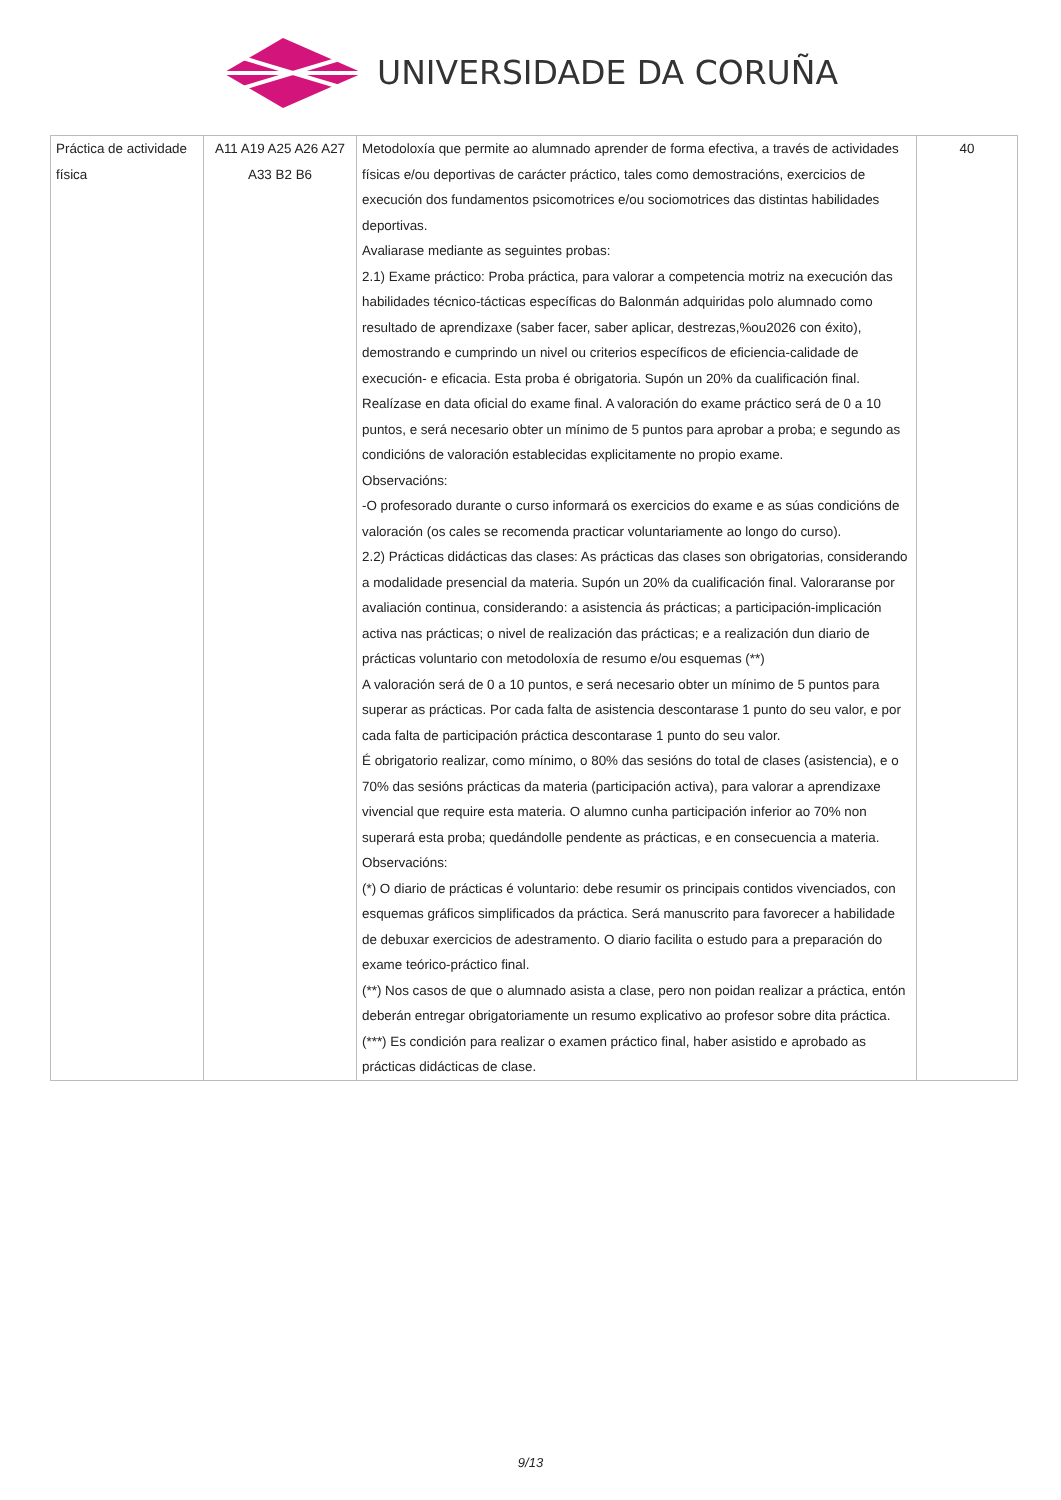UNIVERSIDADE DA CORUÑA
| Práctica de actividade física | A11 A19 A25 A26 A27 A33 B2 B6 | Metodoloxía que permite ao alumnado aprender de forma efectiva, a través de actividades físicas e/ou deportivas de carácter práctico, tales como demostracións, exercicios de execución dos fundamentos psicomotrices e/ou sociomotrices das distintas habilidades deportivas. Avaliarase mediante as seguintes probas: 2.1) Exame práctico: Proba práctica, para valorar a competencia motriz na execución das habilidades técnico-tácticas específicas do Balonmán adquiridas polo alumnado como resultado de aprendizaxe (saber facer, saber aplicar, destrezas,%ou2026 con éxito), demostrando e cumprindo un nivel ou criterios específicos de eficiencia-calidade de execución- e eficacia. Esta proba é obrigatoria. Supón un 20% da cualificación final. Realízase en data oficial do exame final. A valoración do exame práctico será de 0 a 10 puntos, e será necesario obter un mínimo de 5 puntos para aprobar a proba; e segundo as condicións de valoración establecidas explicitamente no propio exame. Observacións: -O profesorado durante o curso informará os exercicios do exame e as súas condicións de valoración (os cales se recomenda practicar voluntariamente ao longo do curso). 2.2) Prácticas didácticas das clases: As prácticas das clases son obrigatorias, considerando a modalidade presencial da materia. Supón un 20% da cualificación final. Valoraranse por avaliación continua, considerando: a asistencia ás prácticas; a participación-implicación activa nas prácticas; o nivel de realización das prácticas; e a realización dun diario de prácticas voluntario con metodoloxía de resumo e/ou esquemas (**) A valoración será de 0 a 10 puntos, e será necesario obter un mínimo de 5 puntos para superar as prácticas. Por cada falta de asistencia descontarase 1 punto do seu valor, e por cada falta de participación práctica descontarase 1 punto do seu valor. É obrigatorio realizar, como mínimo, o 80% das sesións do total de clases (asistencia), e o 70% das sesións prácticas da materia (participación activa), para valorar a aprendizaxe vivencial que require esta materia. O alumno cunha participación inferior ao 70% non superará esta proba; quedándolle pendente as prácticas, e en consecuencia a materia. Observacións: (*) O diario de prácticas é voluntario: debe resumir os principais contidos vivenciados, con esquemas gráficos simplificados da práctica. Será manuscrito para favorecer a habilidade de debuxar exercicios de adestramento. O diario facilita o estudo para a preparación do exame teórico-práctico final. (**) Nos casos de que o alumnado asista a clase, pero non poidan realizar a práctica, entón deberán entregar obrigatoriamente un resumo explicativo ao profesor sobre dita práctica. (***) Es condición para realizar o examen práctico final, haber asistido e aprobado as prácticas didácticas de clase. | 40 |
9/13